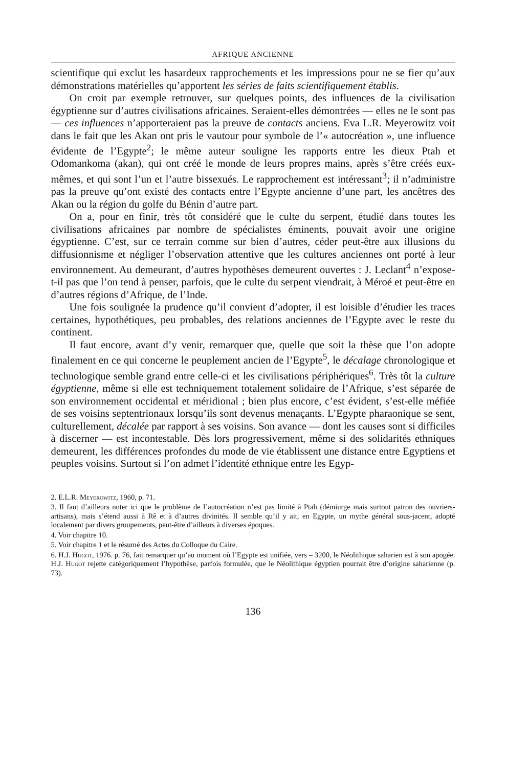AFRIQUE ANCIENNE
scientifique qui exclut les hasardeux rapprochements et les impressions pour ne se fier qu’aux démonstrations matérielles qu’apportent les séries de faits scientifiquement établis.
On croit par exemple retrouver, sur quelques points, des influences de la civilisation égyptienne sur d’autres civilisations africaines. Seraient-elles démontrées — elles ne le sont pas — ces influences n’apporteraient pas la preuve de contacts anciens. Eva L.R. Meyerowitz voit dans le fait que les Akan ont pris le vautour pour symbole de l’« autocréation », une influence évidente de l’Egypte<sup>2</sup>; le même auteur souligne les rapports entre les dieux Ptah et Odomankoma (akan), qui ont créé le monde de leurs propres mains, après s’être créés eux-mêmes, et qui sont l’un et l’autre bissexués. Le rapprochement est intéressant<sup>3</sup>; il n’administre pas la preuve qu’ont existé des contacts entre l’Egypte ancienne d’une part, les ancêtres des Akan ou la région du golfe du Bénin d’autre part.
On a, pour en finir, très tôt considéré que le culte du serpent, étudié dans toutes les civilisations africaines par nombre de spécialistes éminents, pouvait avoir une origine égyptienne. C’est, sur ce terrain comme sur bien d’autres, céder peut-être aux illusions du diffusionnisme et négliger l’observation attentive que les cultures anciennes ont porté à leur environnement. Au demeurant, d’autres hypothèses demeurent ouvertes : J. Leclant<sup>4</sup> n’expose-t-il pas que l’on tend à penser, parfois, que le culte du serpent viendrait, à Méroé et peut-être en d’autres régions d’Afrique, de l’Inde.
Une fois soulignée la prudence qu’il convient d’adopter, il est loisible d’étudier les traces certaines, hypothétiques, peu probables, des relations anciennes de l’Egypte avec le reste du continent.
Il faut encore, avant d’y venir, remarquer que, quelle que soit la thèse que l’on adopte finalement en ce qui concerne le peuplement ancien de l’Egypte<sup>5</sup>, le décalage chronologique et technologique semble grand entre celle-ci et les civilisations périphériques<sup>6</sup>. Très tôt la culture égyptienne, même si elle est techniquement totalement solidaire de l’Afrique, s’est séparée de son environnement occidental et méridional ; bien plus encore, c’est évident, s’est-elle méfiée de ses voisins septentrionaux lorsqu’ils sont devenus menaçants. L’Egypte pharaonique se sent, culturellement, décalée par rapport à ses voisins. Son avance — dont les causes sont si difficiles à discerner — est incontestable. Dès lors progressivement, même si des solidarités ethniques demeurent, les différences profondes du mode de vie établissent une distance entre Egyptiens et peuples voisins. Surtout si l’on admet l’identité ethnique entre les Egyp-
2. E.L.R. Meyerowitz, 1960, p. 71.
3. Il faut d’ailleurs noter ici que le problème de l’autocréation n’est pas limité à Ptah (démiurge mais surtout patron des ouvriers-artisans), mais s’étend aussi à Rê et à d’autres divinités. Il semble qu’il y ait, en Egypte, un mythe général sous-jacent, adopté localement par divers groupements, peut-être d’ailleurs à diverses époques.
4. Voir chapitre 10.
5. Voir chapitre 1 et le résumé des Actes du Colloque du Caire.
6. H.J. Hugot, 1976. p. 76, fait remarquer qu’au moment où l’Egypte est unifiée, vers – 3200, le Néolithique saharien est à son apogée. H.J. Hugot rejette catégoriquement l’hypothèse, parfois formulée, que le Néolithique égyptien pourrait être d’origine saharienne (p. 73).
136